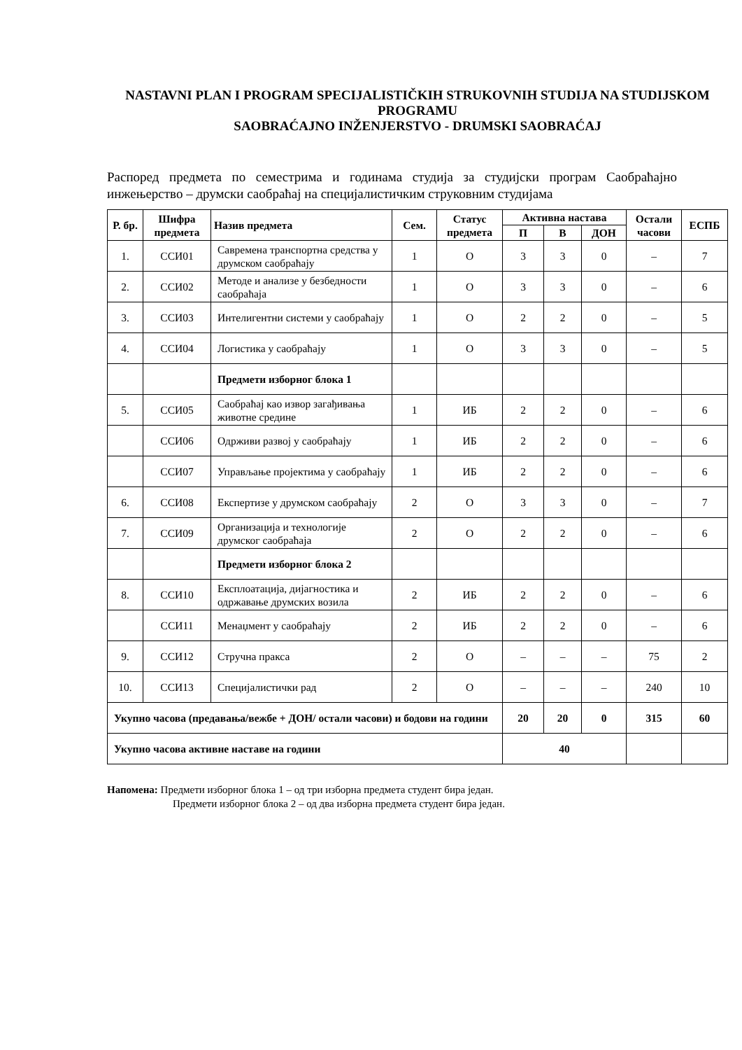NASTAVNI PLAN I PROGRAM SPECIJALISTIČKIH STRUKOVNIH STUDIJA NA STUDIJSKOM PROGRAMU
SAOBRAĆAJNO INŽENJERSTVO - DRUMSKI SAOBRAĆAJ
Распоред предмета по семестрима и годинама студија за студијски програм Саобраћајно инжењерство – друмски саобраћај на специјалистичким струковним студијама
| Р. бр. | Шифра предмета | Назив предмета | Сем. | Статус предмета | Активна настава | | | Остали часови | ЕСПБ |
| --- | --- | --- | --- | --- | --- | --- | --- | --- | --- |
| | | | | | П | В | ДОН | | |
| 1. | ССИ01 | Савремена транспортна средства у друмском саобраћају | 1 | О | 3 | 3 | 0 | – | 7 |
| 2. | ССИ02 | Методе и анализе у безбедности саобраћаја | 1 | О | 3 | 3 | 0 | – | 6 |
| 3. | ССИ03 | Интелигентни системи у саобраћају | 1 | О | 2 | 2 | 0 | – | 5 |
| 4. | ССИ04 | Логистика у саобраћају | 1 | О | 3 | 3 | 0 | – | 5 |
| | | Предмети изборног блока 1 | | | | | | | |
| 5. | ССИ05 | Саобраћај као извор загађивања животне средине | 1 | ИБ | 2 | 2 | 0 | – | 6 |
| | ССИ06 | Одрживи развој у саобраћају | 1 | ИБ | 2 | 2 | 0 | – | 6 |
| | ССИ07 | Управљање пројектима у саобраћају | 1 | ИБ | 2 | 2 | 0 | – | 6 |
| 6. | ССИ08 | Експертизе у друмском саобраћају | 2 | О | 3 | 3 | 0 | – | 7 |
| 7. | ССИ09 | Организација и технологије друмског саобраћаја | 2 | О | 2 | 2 | 0 | – | 6 |
| | | Предмети изборног блока 2 | | | | | | | |
| 8. | ССИ10 | Експлоатација, дијагностика и одржавање друмских возила | 2 | ИБ | 2 | 2 | 0 | – | 6 |
| | ССИ11 | Менаџмент у саобраћају | 2 | ИБ | 2 | 2 | 0 | – | 6 |
| 9. | ССИ12 | Стручна пракса | 2 | О | – | – | – | 75 | 2 |
| 10. | ССИ13 | Специјалистички рад | 2 | О | – | – | – | 240 | 10 |
| Укупно часова (предавања/вежбе + ДОН/ остали часови) и бодови на години | | | | | 20 | 20 | 0 | 315 | 60 |
| Укупно часова активне наставе на години | | | | | 40 | | | | |
Напомена: Предмети изборног блока 1 – од три изборна предмета студент бира један.
Предмети изборног блока 2 – од два изборна предмета студент бира један.